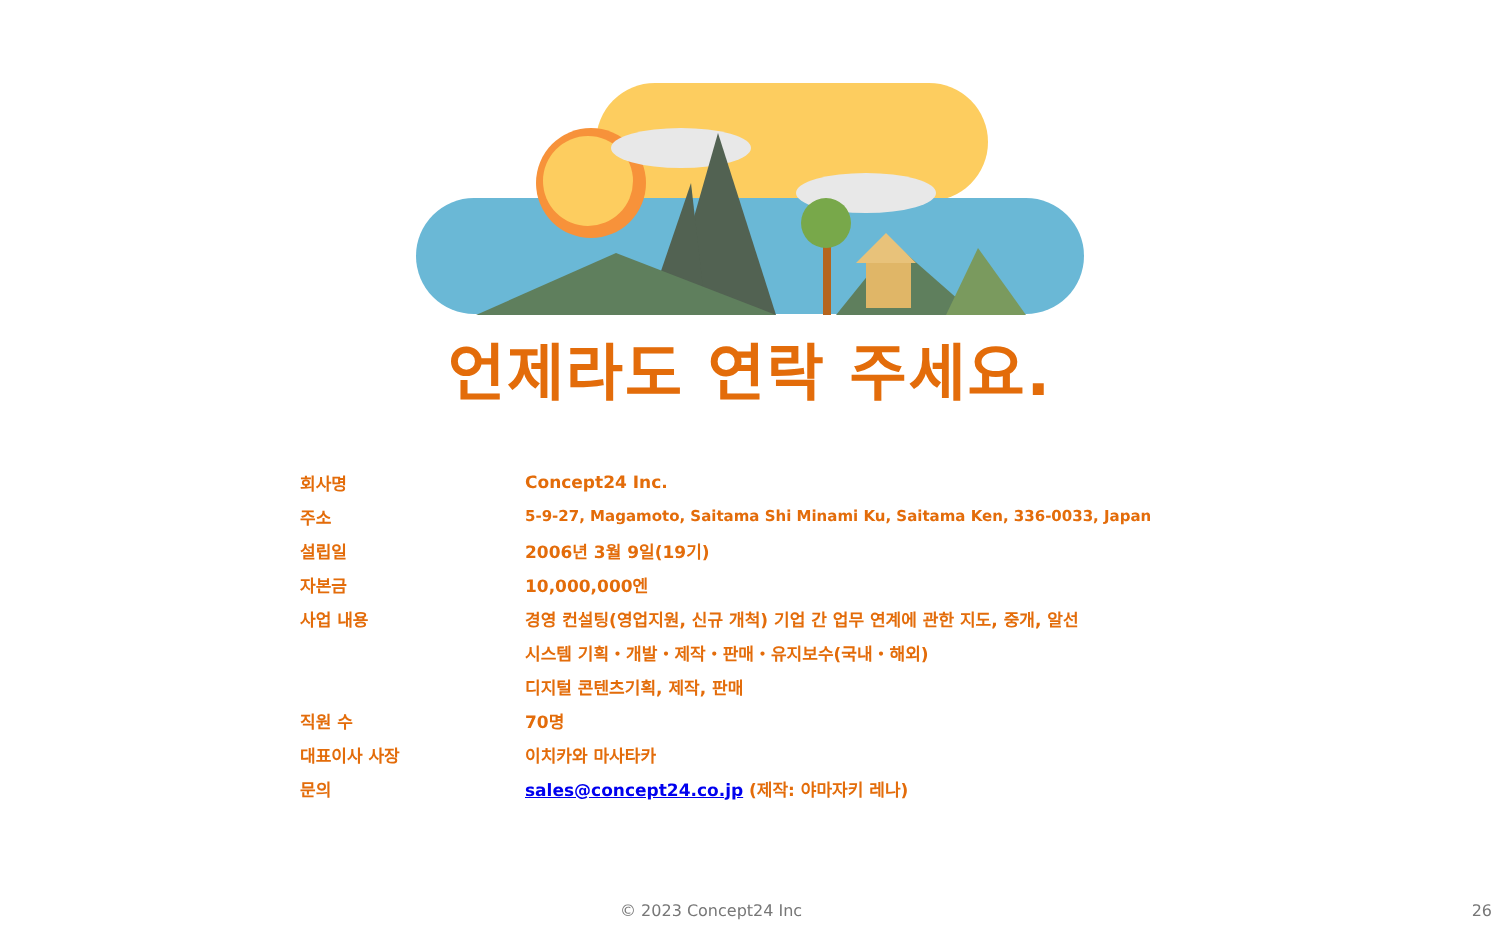언제라도 연락 주세요.
| 회사명 | Concept24 Inc. |
| 주소 | 5-9-27, Magamoto, Saitama Shi Minami Ku, Saitama Ken, 336-0033, Japan |
| 설립일 | 2006년 3월 9일(19기) |
| 자본금 | 10,000,000엔 |
| 사업 내용 | 경영 컨설팅(영업지원, 신규 개척) 기업 간 업무 연계에 관한 지도, 중개, 알선 |
| | 시스템 기획・개발・제작・판매・유지보수(국내・해외) |
| | 디지털 콘텐츠기획, 제작, 판매 |
| 직원 수 | 70명 |
| 대표이사 사장 | 이치카와 마사타카 |
| 문의 | sales@concept24.co.jp (제작: 야마자키 레나) |
© 2023 Concept24 Inc 26